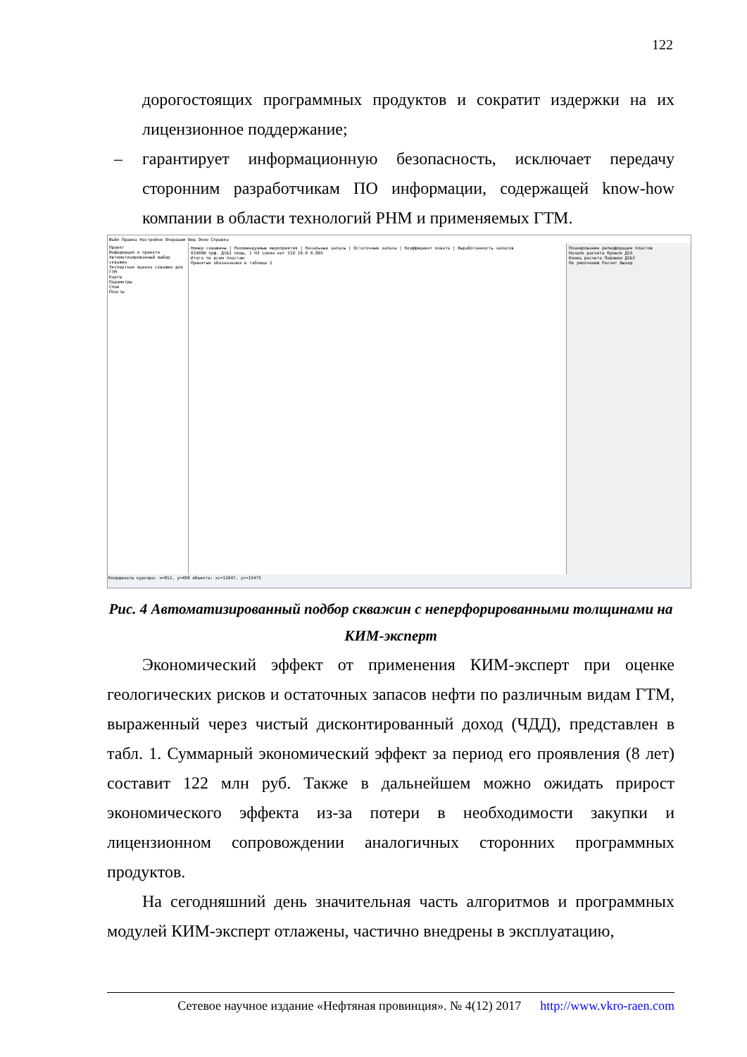122
дорогостоящих программных продуктов и сократит издержки на их лицензионное поддержание;
– гарантирует информационную безопасность, исключает передачу сторонним разработчикам ПО информации, содержащей know-how компании в области технологий РНМ и применяемых ГТМ.
Файл Правка Настройки Операции Вид Окно Справка
Проект
Информация о проекте
Автоматизированный выбор скважин
Экспертная оценка скважин для ГТМ
Карты
Параметры
Слои
Пласты
Номер скважины | Рекомендуемые мероприятия | Начальные запасы | Остаточные запасы | Коэффициент охвата | Выработанность запасов
03406В прф. Д1Б2 площ. 1 НЗ слиян нет 319 19.0 0.805
Итого по всем пластам
Принятые обозначения в таблице 2
Планирование реперфорации пластов
Начало расчета Кровля Д1А
Конец расчета Подошва Д1Б3
По умолчанию Расчет Выход
Координаты курсора: x=812, y=458 объекта: xc=12047, yc=15475
Рис. 4 Автоматизированный подбор скважин с неперфорированными толщинами на КИМ-эксперт
Экономический эффект от применения КИМ-эксперт при оценке геологических рисков и остаточных запасов нефти по различным видам ГТМ, выраженный через чистый дисконтированный доход (ЧДД), представлен в табл. 1. Суммарный экономический эффект за период его проявления (8 лет) составит 122 млн руб. Также в дальнейшем можно ожидать прирост экономического эффекта из-за потери в необходимости закупки и лицензионном сопровождении аналогичных сторонних программных продуктов.
На сегодняшний день значительная часть алгоритмов и программных модулей КИМ-эксперт отлажены, частично внедрены в эксплуатацию,
Сетевое научное издание «Нефтяная провинция». № 4(12) 2017 http://www.vkro-raen.com